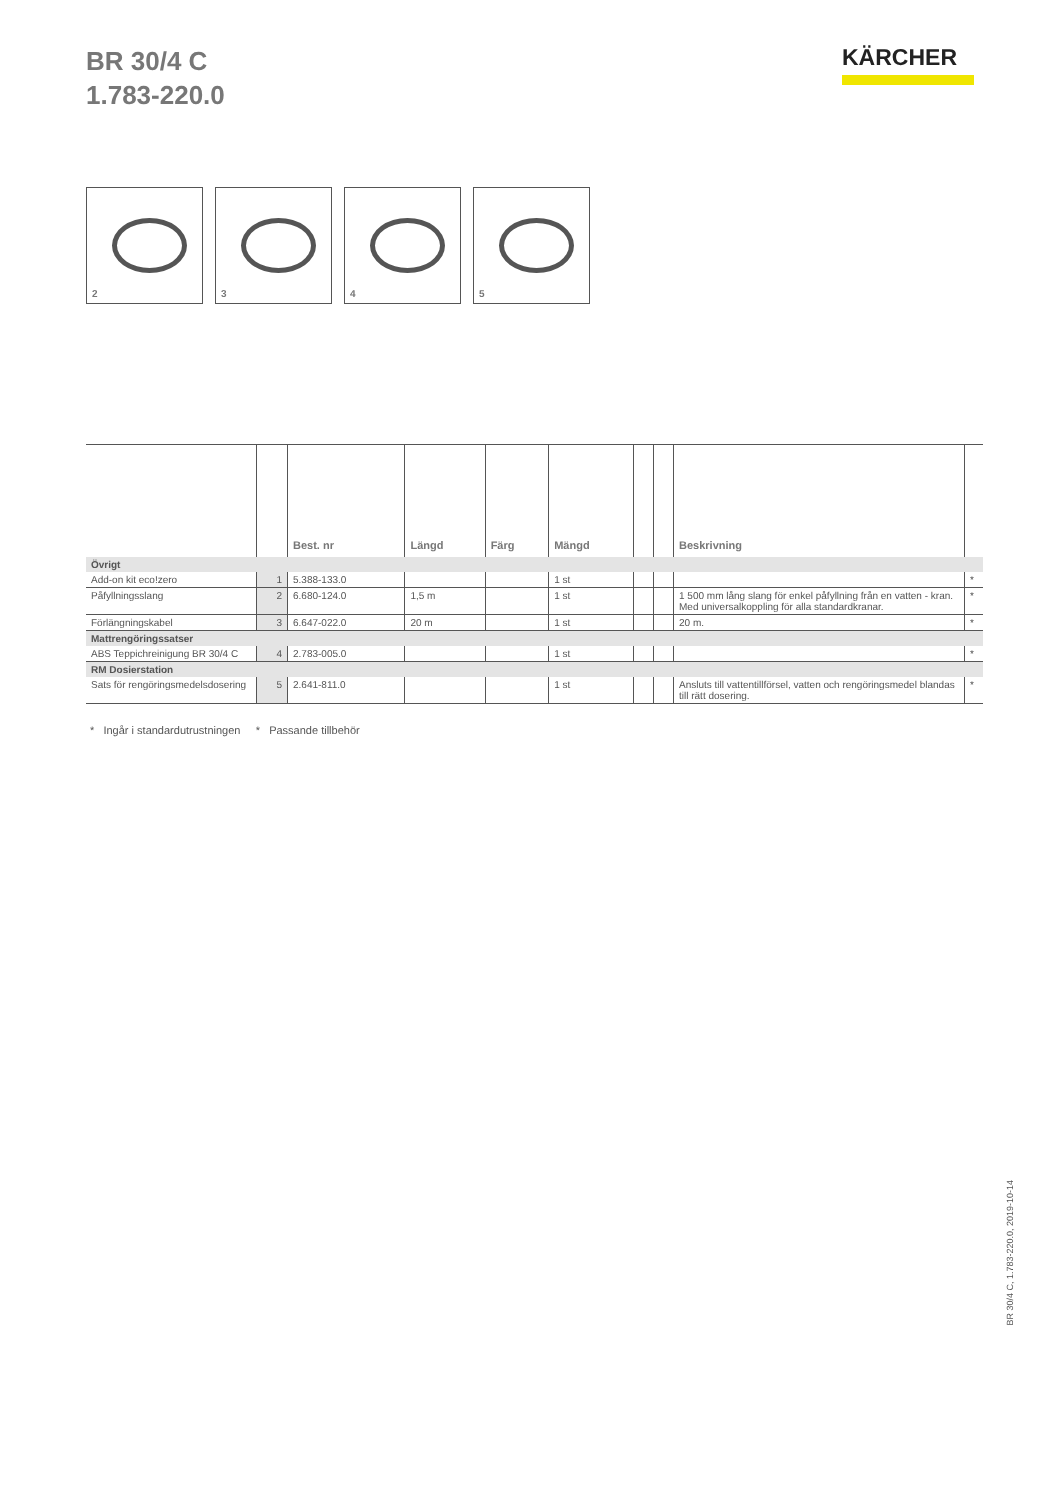BR 30/4 C
1.783-220.0
KÄRCHER
2
3
4
5
| | | Best. nr | Längd | Färg | Mängd | | | Beskrivning | |
| --- | --- | --- | --- | --- | --- | --- | --- | --- | --- |
| Övrigt | | | | | | | | | |
| Add-on kit eco!zero | 1 | 5.388-133.0 | | | 1 st | | | | * |
| Påfyllningsslang | 2 | 6.680-124.0 | 1,5 m | | 1 st | | | 1 500 mm lång slang för enkel påfyllning från en vatten - kran. Med universalkoppling för alla standardkranar. | * |
| Förlängningskabel | 3 | 6.647-022.0 | 20 m | | 1 st | | | 20 m. | * |
| Mattrengöringssatser | | | | | | | | | |
| ABS Teppichreinigung BR 30/4 C | 4 | 2.783-005.0 | | | 1 st | | | | * |
| RM Dosierstation | | | | | | | | | |
| Sats för rengöringsmedelsdosering | 5 | 2.641-811.0 | | | 1 st | | | Ansluts till vattentillförsel, vatten och rengöringsmedel blandas till rätt dosering. | * |
* Ingår i standardutrustningen * Passande tillbehör
BR 30/4 C, 1.783-220.0, 2019-10-14